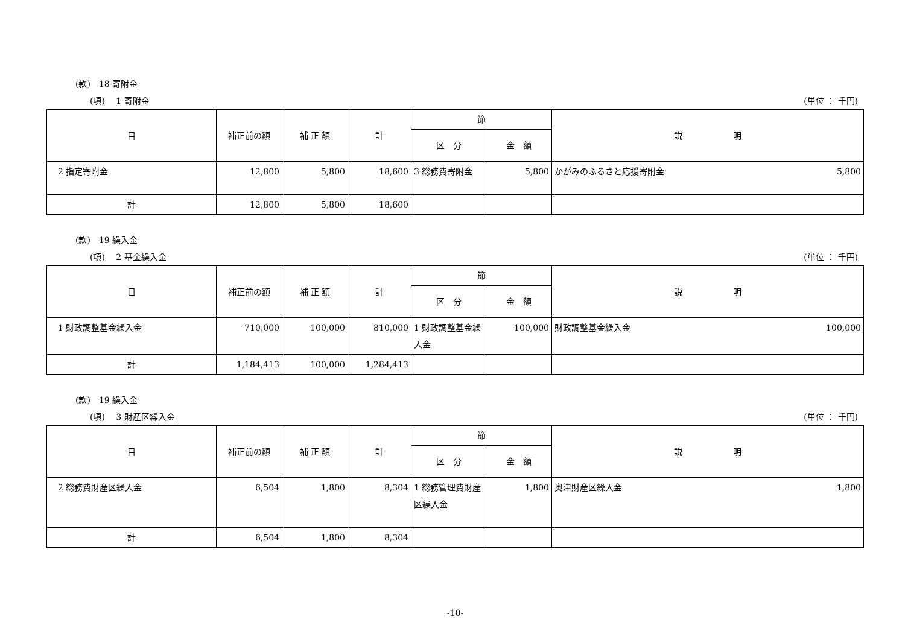(款)　18 寄附金
(項)　 1 寄附金 (単位 ： 千円)
| 目 | 補正前の額 | 補 正 額 | 計 | 節 | | 説 明 |
| --- | --- | --- | --- | --- | --- | --- |
| | | | | 区 分 | 金 額 | |
| 2 指定寄附金 | 12,800 | 5,800 | 18,600 | 3 総務費寄附金 | 5,800 | かがみのふるさと応援寄附金 5,800 |
| 計 | 12,800 | 5,800 | 18,600 | | | |
(款)　19 繰入金
(項)　 2 基金繰入金 (単位 ： 千円)
| 目 | 補正前の額 | 補 正 額 | 計 | 節 | | 説 明 |
| --- | --- | --- | --- | --- | --- | --- |
| | | | | 区 分 | 金 額 | |
| 1 財政調整基金繰入金 | 710,000 | 100,000 | 810,000 | 1 財政調整基金繰入金 | 100,000 | 財政調整基金繰入金 100,000 |
| 計 | 1,184,413 | 100,000 | 1,284,413 | | | |
(款)　19 繰入金
(項)　 3 財産区繰入金 (単位 ： 千円)
| 目 | 補正前の額 | 補 正 額 | 計 | 節 | | 説 明 |
| --- | --- | --- | --- | --- | --- | --- |
| | | | | 区 分 | 金 額 | |
| 2 総務費財産区繰入金 | 6,504 | 1,800 | 8,304 | 1 総務管理費財産区繰入金 | 1,800 | 奥津財産区繰入金 1,800 |
| 計 | 6,504 | 1,800 | 8,304 | | | |
-10-